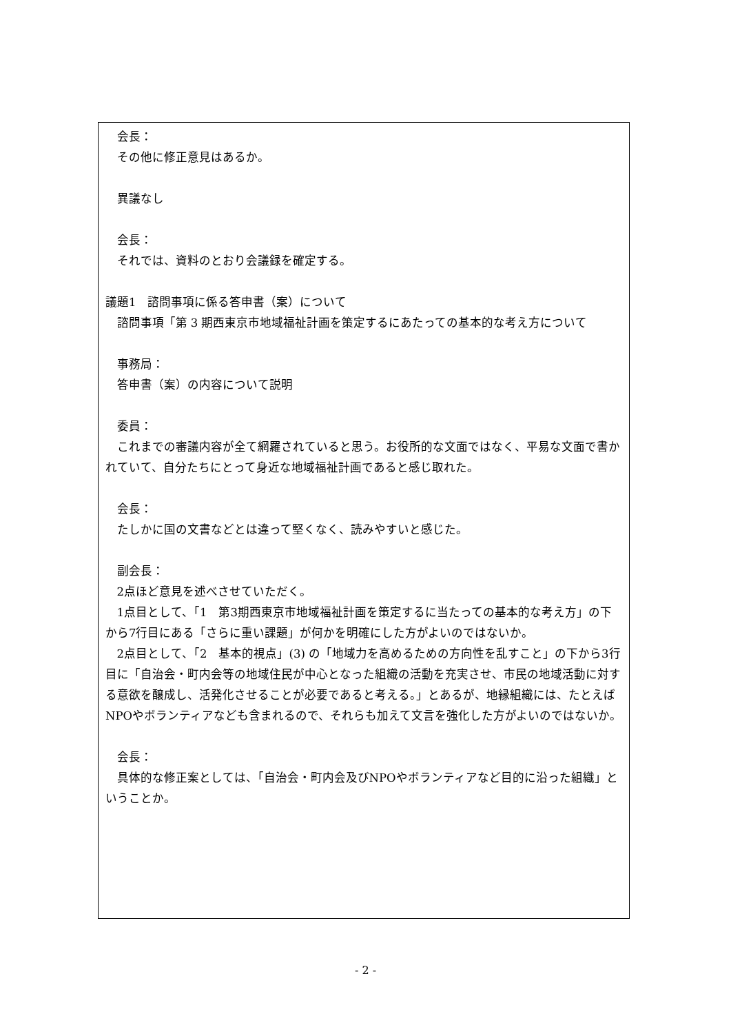会長：
その他に修正意見はあるか。
異議なし
会長：
それでは、資料のとおり会議録を確定する。
議題1　諮問事項に係る答申書（案）について
諮問事項「第 3 期西東京市地域福祉計画を策定するにあたっての基本的な考え方について
事務局：
答申書（案）の内容について説明
委員：
これまでの審議内容が全て網羅されていると思う。お役所的な文面ではなく、平易な文面で書かれていて、自分たちにとって身近な地域福祉計画であると感じ取れた。
会長：
たしかに国の文書などとは違って堅くなく、読みやすいと感じた。
副会長：
2点ほど意見を述べさせていただく。
1点目として、「1　第3期西東京市地域福祉計画を策定するに当たっての基本的な考え方」の下から7行目にある「さらに重い課題」が何かを明確にした方がよいのではないか。
2点目として、「2　基本的視点」(3) の「地域力を高めるための方向性を乱すこと」の下から3行目に「自治会・町内会等の地域住民が中心となった組織の活動を充実させ、市民の地域活動に対する意欲を醸成し、活発化させることが必要であると考える。」とあるが、地縁組織には、たとえばNPOやボランティアなども含まれるので、それらも加えて文言を強化した方がよいのではないか。
会長：
具体的な修正案としては、「自治会・町内会及びNPOやボランティアなど目的に沿った組織」ということか。
- 2 -